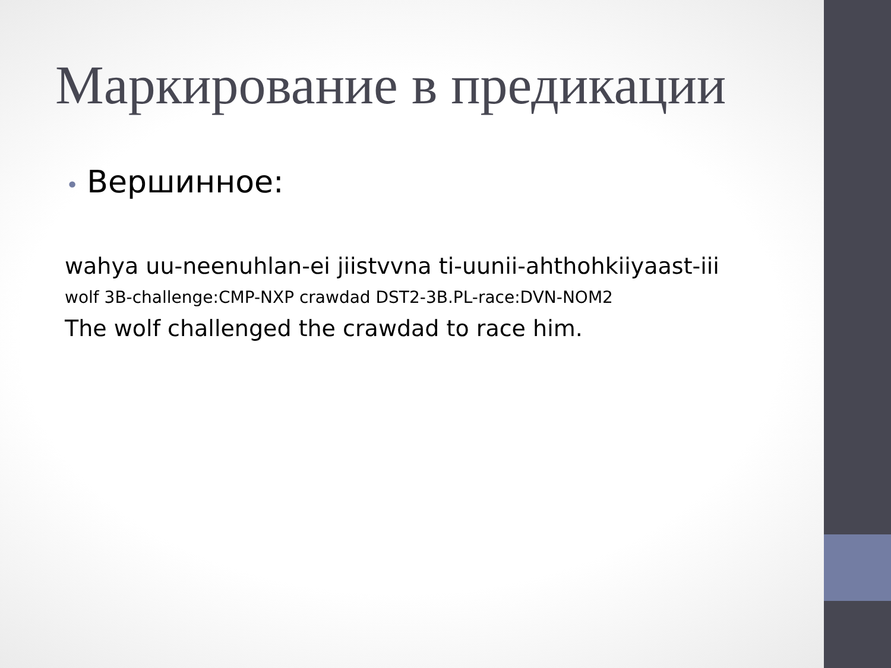Маркирование в предикации
• Вершинное:
wahya uu-neenuhlan-ei jiistvvna ti-uunii-ahthohkiiyaast-iii
wolf 3B-challenge:CMP-NXP crawdad DST2-3B.PL-race:DVN-NOM2
The wolf challenged the crawdad to race him.